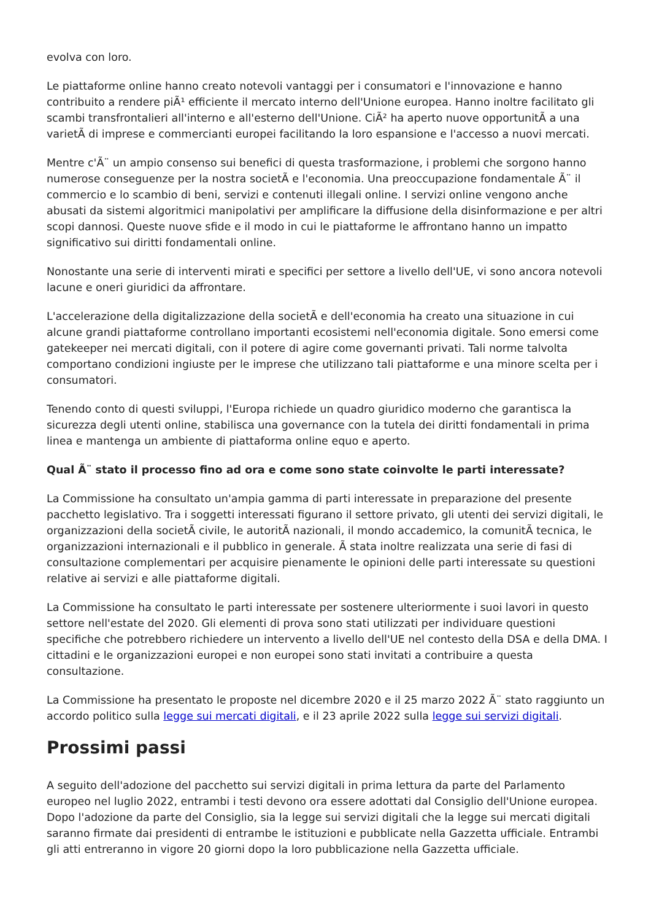evolva con loro.
Le piattaforme online hanno creato notevoli vantaggi per i consumatori e l'innovazione e hanno contribuito a rendere piÃ¹ efficiente il mercato interno dell'Unione europea. Hanno inoltre facilitato gli scambi transfrontalieri all'interno e all'esterno dell'Unione. CiÃ² ha aperto nuove opportunitÃ a una varietÃ di imprese e commercianti europei facilitando la loro espansione e l'accesso a nuovi mercati.
Mentre c'Ã¨ un ampio consenso sui benefici di questa trasformazione, i problemi che sorgono hanno numerose conseguenze per la nostra societÃ e l'economia. Una preoccupazione fondamentale Ã¨ il commercio e lo scambio di beni, servizi e contenuti illegali online. I servizi online vengono anche abusati da sistemi algoritmici manipolativi per amplificare la diffusione della disinformazione e per altri scopi dannosi. Queste nuove sfide e il modo in cui le piattaforme le affrontano hanno un impatto significativo sui diritti fondamentali online.
Nonostante una serie di interventi mirati e specifici per settore a livello dell'UE, vi sono ancora notevoli lacune e oneri giuridici da affrontare.
L'accelerazione della digitalizzazione della societÃ e dell'economia ha creato una situazione in cui alcune grandi piattaforme controllano importanti ecosistemi nell'economia digitale. Sono emersi come gatekeeper nei mercati digitali, con il potere di agire come governanti privati. Tali norme talvolta comportano condizioni ingiuste per le imprese che utilizzano tali piattaforme e una minore scelta per i consumatori.
Tenendo conto di questi sviluppi, l'Europa richiede un quadro giuridico moderno che garantisca la sicurezza degli utenti online, stabilisca una governance con la tutela dei diritti fondamentali in prima linea e mantenga un ambiente di piattaforma online equo e aperto.
Qual Ã¨ stato il processo fino ad ora e come sono state coinvolte le parti interessate?
La Commissione ha consultato un'ampia gamma di parti interessate in preparazione del presente pacchetto legislativo. Tra i soggetti interessati figurano il settore privato, gli utenti dei servizi digitali, le organizzazioni della societÃ civile, le autoritÃ nazionali, il mondo accademico, la comunitÃ tecnica, le organizzazioni internazionali e il pubblico in generale. Ã stata inoltre realizzata una serie di fasi di consultazione complementari per acquisire pienamente le opinioni delle parti interessate su questioni relative ai servizi e alle piattaforme digitali.
La Commissione ha consultato le parti interessate per sostenere ulteriormente i suoi lavori in questo settore nell'estate del 2020. Gli elementi di prova sono stati utilizzati per individuare questioni specifiche che potrebbero richiedere un intervento a livello dell'UE nel contesto della DSA e della DMA. I cittadini e le organizzazioni europei e non europei sono stati invitati a contribuire a questa consultazione.
La Commissione ha presentato le proposte nel dicembre 2020 e il 25 marzo 2022 Ã¨ stato raggiunto un accordo politico sulla legge sui mercati digitali, e il 23 aprile 2022 sulla legge sui servizi digitali.
Prossimi passi
A seguito dell'adozione del pacchetto sui servizi digitali in prima lettura da parte del Parlamento europeo nel luglio 2022, entrambi i testi devono ora essere adottati dal Consiglio dell'Unione europea. Dopo l'adozione da parte del Consiglio, sia la legge sui servizi digitali che la legge sui mercati digitali saranno firmate dai presidenti di entrambe le istituzioni e pubblicate nella Gazzetta ufficiale. Entrambi gli atti entreranno in vigore 20 giorni dopo la loro pubblicazione nella Gazzetta ufficiale.